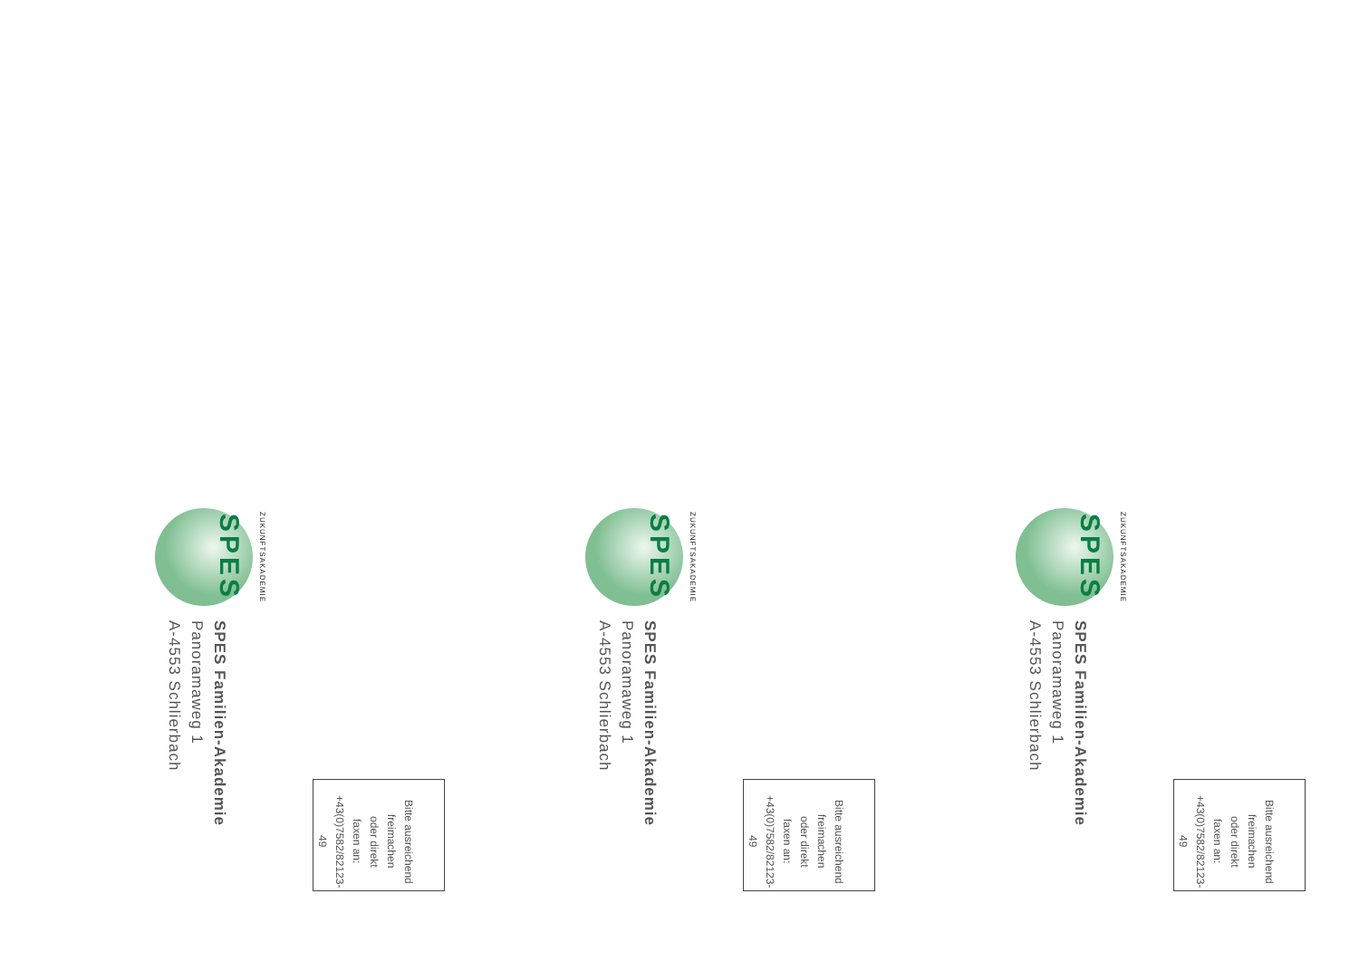ZUKUNFTSAKADEMIE
SPES
SPES Familien-Akademie
Panoramaweg 1
A-4553 Schlierbach
Bitte ausreichend
freimachen
oder direkt
faxen an:
+43(0)7582/82123-49
ZUKUNFTSAKADEMIE
SPES
SPES Familien-Akademie
Panoramaweg 1
A-4553 Schlierbach
Bitte ausreichend
freimachen
oder direkt
faxen an:
+43(0)7582/82123-49
ZUKUNFTSAKADEMIE
SPES
SPES Familien-Akademie
Panoramaweg 1
A-4553 Schlierbach
Bitte ausreichend
freimachen
oder direkt
faxen an:
+43(0)7582/82123-49